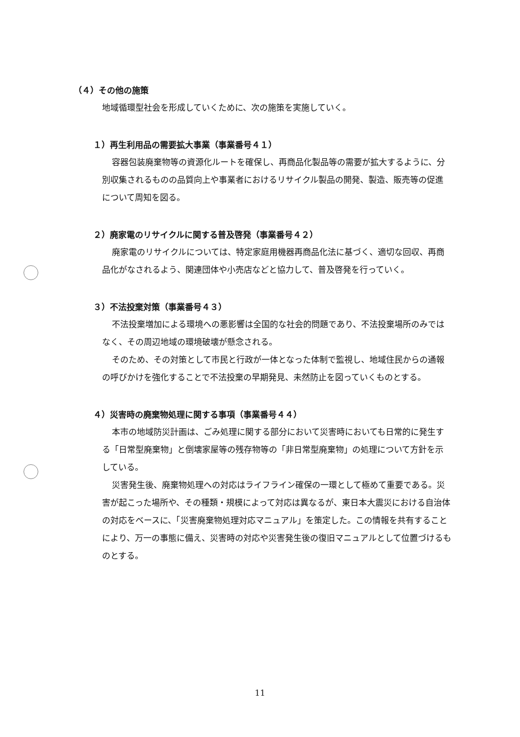（４）その他の施策
地域循環型社会を形成していくために、次の施策を実施していく。
１）再生利用品の需要拡大事業（事業番号４１）
容器包装廃棄物等の資源化ルートを確保し、再商品化製品等の需要が拡大するように、分別収集されるものの品質向上や事業者におけるリサイクル製品の開発、製造、販売等の促進について周知を図る。
２）廃家電のリサイクルに関する普及啓発（事業番号４２）
廃家電のリサイクルについては、特定家庭用機器再商品化法に基づく、適切な回収、再商品化がなされるよう、関連団体や小売店などと協力して、普及啓発を行っていく。
３）不法投棄対策（事業番号４３）
不法投棄増加による環境への悪影響は全国的な社会的問題であり、不法投棄場所のみではなく、その周辺地域の環境破壊が懸念される。
そのため、その対策として市民と行政が一体となった体制で監視し、地域住民からの通報の呼びかけを強化することで不法投棄の早期発見、未然防止を図っていくものとする。
４）災害時の廃棄物処理に関する事項（事業番号４４）
本市の地域防災計画は、ごみ処理に関する部分において災害時においても日常的に発生する「日常型廃棄物」と倒壊家屋等の残存物等の「非日常型廃棄物」の処理について方針を示している。
災害発生後、廃棄物処理への対応はライフライン確保の一環として極めて重要である。災害が起こった場所や、その種類・規模によって対応は異なるが、東日本大震災における自治体の対応をベースに、「災害廃棄物処理対応マニュアル」を策定した。この情報を共有することにより、万一の事態に備え、災害時の対応や災害発生後の復旧マニュアルとして位置づけるものとする。
11